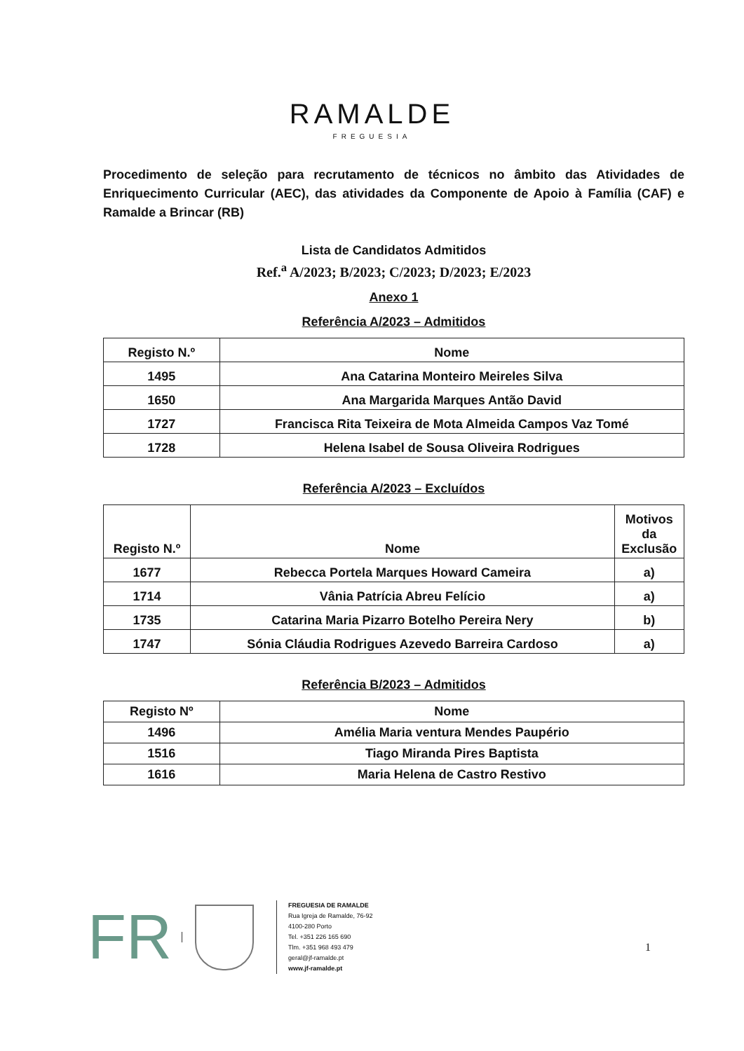RAMALDE
FREGUESIA
Procedimento de seleção para recrutamento de técnicos no âmbito das Atividades de Enriquecimento Curricular (AEC), das atividades da Componente de Apoio à Família (CAF) e Ramalde a Brincar (RB)
Lista de Candidatos Admitidos
Ref.<sup>a</sup> A/2023; B/2023; C/2023; D/2023; E/2023
Anexo 1
Referência A/2023 – Admitidos
| Registo N.º | Nome |
| --- | --- |
| 1495 | Ana Catarina Monteiro Meireles Silva |
| 1650 | Ana Margarida Marques Antão David |
| 1727 | Francisca Rita Teixeira de Mota Almeida Campos Vaz Tomé |
| 1728 | Helena Isabel de Sousa Oliveira Rodrigues |
Referência A/2023 – Excluídos
| Registo N.º | Nome | Motivos da Exclusão |
| --- | --- | --- |
| 1677 | Rebecca Portela Marques Howard Cameira | a) |
| 1714 | Vânia Patrícia Abreu Felício | a) |
| 1735 | Catarina Maria Pizarro Botelho Pereira Nery | b) |
| 1747 | Sónia Cláudia Rodrigues Azevedo Barreira Cardoso | a) |
Referência B/2023 – Admitidos
| Registo Nº | Nome |
| --- | --- |
| 1496 | Amélia Maria ventura Mendes Paupério |
| 1516 | Tiago Miranda Pires Baptista |
| 1616 | Maria Helena de Castro Restivo |
FR
FREGUESIA DE RAMALDE
Rua Igreja de Ramalde, 76-92
4100-280 Porto
Tel. +351 226 165 690
Tlm. +351 968 493 479
geral@jf-ramalde.pt
www.jf-ramalde.pt
1